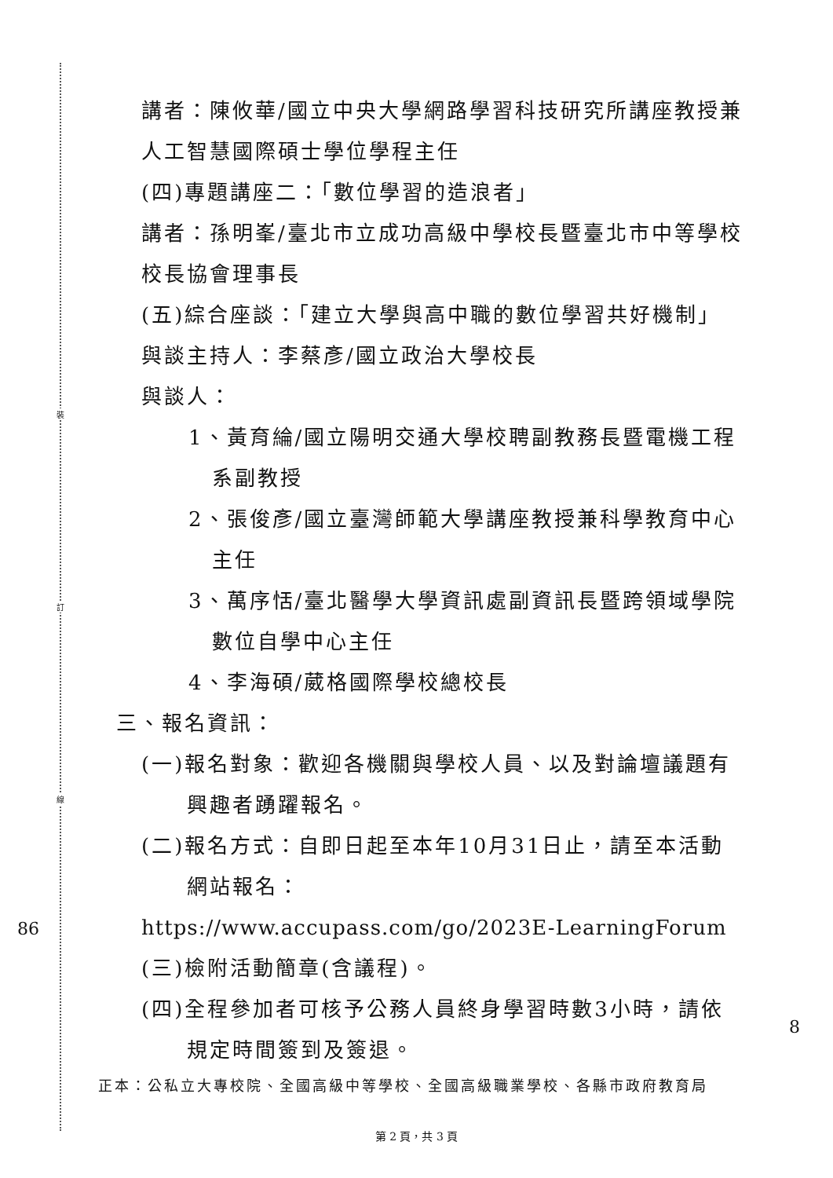裝
訂
線
86
8
講者：陳攸華/國立中央大學網路學習科技研究所講座教授兼人工智慧國際碩士學位學程主任
(四)專題講座二：「數位學習的造浪者」
講者：孫明峯/臺北市立成功高級中學校長暨臺北市中等學校校長協會理事長
(五)綜合座談：「建立大學與高中職的數位學習共好機制」
與談主持人：李蔡彥/國立政治大學校長
與談人：
1、黃育綸/國立陽明交通大學校聘副教務長暨電機工程系副教授
2、張俊彥/國立臺灣師範大學講座教授兼科學教育中心主任
3、萬序恬/臺北醫學大學資訊處副資訊長暨跨領域學院數位自學中心主任
4、李海碩/葳格國際學校總校長
三、報名資訊：
(一)報名對象：歡迎各機關與學校人員、以及對論壇議題有興趣者踴躍報名。
(二)報名方式：自即日起至本年10月31日止，請至本活動網站報名：
https://www.accupass.com/go/2023E-LearningForum
(三)檢附活動簡章(含議程)。
(四)全程參加者可核予公務人員終身學習時數3小時，請依規定時間簽到及簽退。
正本：公私立大專校院、全國高級中等學校、全國高級職業學校、各縣市政府教育局
第 2 頁，共 3 頁